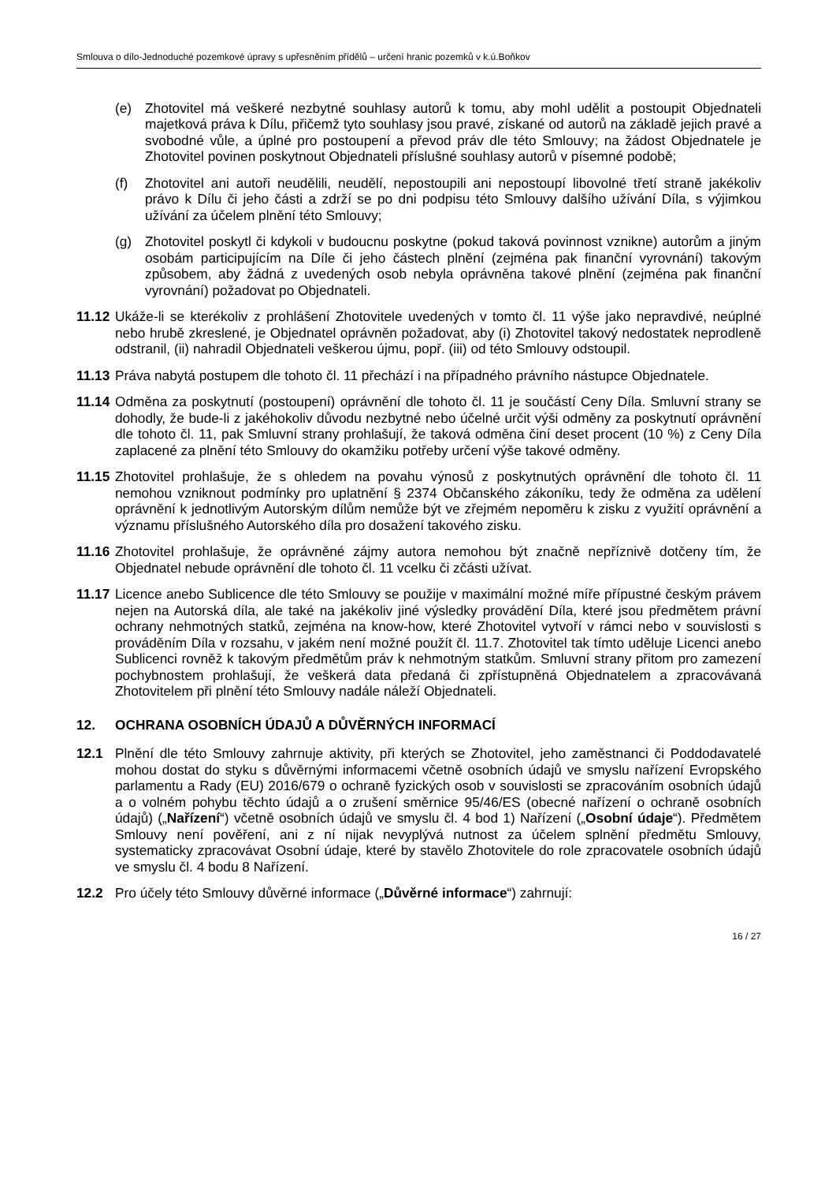Smlouva o dílo-Jednoduché pozemkové úpravy s upřesněním přídělů – určení hranic pozemků v k.ú.Boňkov
(e) Zhotovitel má veškeré nezbytné souhlasy autorů k tomu, aby mohl udělit a postoupit Objednateli majetková práva k Dílu, přičemž tyto souhlasy jsou pravé, získané od autorů na základě jejich pravé a svobodné vůle, a úplné pro postoupení a převod práv dle této Smlouvy; na žádost Objednatele je Zhotovitel povinen poskytnout Objednateli příslušné souhlasy autorů v písemné podobě;
(f) Zhotovitel ani autoři neudělili, neudělí, nepostoupili ani nepostoupí libovolné třetí straně jakékoliv právo k Dílu či jeho části a zdrží se po dni podpisu této Smlouvy dalšího užívání Díla, s výjimkou užívání za účelem plnění této Smlouvy;
(g) Zhotovitel poskytl či kdykoli v budoucnu poskytne (pokud taková povinnost vznikne) autorům a jiným osobám participujícím na Díle či jeho částech plnění (zejména pak finanční vyrovnání) takovým způsobem, aby žádná z uvedených osob nebyla oprávněna takové plnění (zejména pak finanční vyrovnání) požadovat po Objednateli.
11.12 Ukáže-li se kterékoliv z prohlášení Zhotovitele uvedených v tomto čl. 11 výše jako nepravdivé, neúplné nebo hrubě zkreslené, je Objednatel oprávněn požadovat, aby (i) Zhotovitel takový nedostatek neprodleně odstranil, (ii) nahradil Objednateli veškerou újmu, popř. (iii) od této Smlouvy odstoupil.
11.13 Práva nabytá postupem dle tohoto čl. 11 přechází i na případného právního nástupce Objednatele.
11.14 Odměna za poskytnutí (postoupení) oprávnění dle tohoto čl. 11 je součástí Ceny Díla. Smluvní strany se dohodly, že bude-li z jakéhokoliv důvodu nezbytné nebo účelné určit výši odměny za poskytnutí oprávnění dle tohoto čl. 11, pak Smluvní strany prohlašují, že taková odměna činí deset procent (10 %) z Ceny Díla zaplacené za plnění této Smlouvy do okamžiku potřeby určení výše takové odměny.
11.15 Zhotovitel prohlašuje, že s ohledem na povahu výnosů z poskytnutých oprávnění dle tohoto čl. 11 nemohou vzniknout podmínky pro uplatnění § 2374 Občanského zákoníku, tedy že odměna za udělení oprávnění k jednotlivým Autorským dílům nemůže být ve zřejmém nepoměru k zisku z využití oprávnění a významu příslušného Autorského díla pro dosažení takového zisku.
11.16 Zhotovitel prohlašuje, že oprávněné zájmy autora nemohou být značně nepříznivě dotčeny tím, že Objednatel nebude oprávnění dle tohoto čl. 11 vcelku či zčásti užívat.
11.17 Licence anebo Sublicence dle této Smlouvy se použije v maximální možné míře přípustné českým právem nejen na Autorská díla, ale také na jakékoliv jiné výsledky provádění Díla, které jsou předmětem právní ochrany nehmotných statků, zejména na know-how, které Zhotovitel vytvoří v rámci nebo v souvislosti s prováděním Díla v rozsahu, v jakém není možné použít čl. 11.7. Zhotovitel tak tímto uděluje Licenci anebo Sublicenci rovněž k takovým předmětům práv k nehmotným statkům. Smluvní strany přitom pro zamezení pochybnostem prohlašují, že veškerá data předaná či zpřístupněná Objednatelem a zpracovávaná Zhotovitelem při plnění této Smlouvy nadále náleží Objednateli.
12. OCHRANA OSOBNÍCH ÚDAJŮ A DŮVĚRNÝCH INFORMACÍ
12.1 Plnění dle této Smlouvy zahrnuje aktivity, při kterých se Zhotovitel, jeho zaměstnanci či Poddodavatelé mohou dostat do styku s důvěrnými informacemi včetně osobních údajů ve smyslu nařízení Evropského parlamentu a Rady (EU) 2016/679 o ochraně fyzických osob v souvislosti se zpracováním osobních údajů a o volném pohybu těchto údajů a o zrušení směrnice 95/46/ES (obecné nařízení o ochraně osobních údajů) („Nařízení“) včetně osobních údajů ve smyslu čl. 4 bod 1) Nařízení („Osobní údaje“). Předmětem Smlouvy není pověření, ani z ní nijak nevyplývá nutnost za účelem splnění předmětu Smlouvy, systematicky zpracovávat Osobní údaje, které by stavělo Zhotovitele do role zpracovatele osobních údajů ve smyslu čl. 4 bodu 8 Nařízení.
12.2 Pro účely této Smlouvy důvěrné informace („Důvěrné informace“) zahrnují:
16 / 27